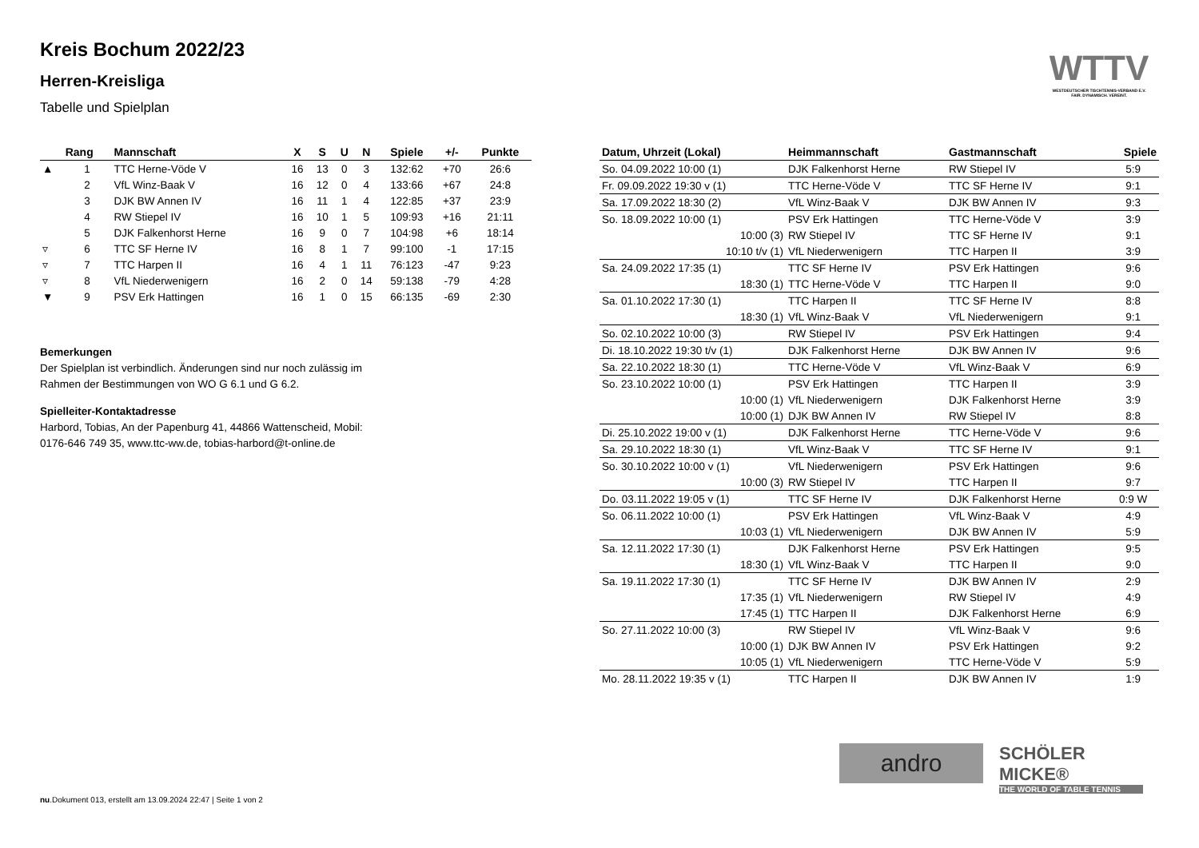WTTV
WESTDEUTSCHER TISCHTENNIS-VERBAND E.V.
FAIR. DYNAMISCH. VEREINT.
Kreis Bochum 2022/23
Herren-Kreisliga
Tabelle und Spielplan
| | Rang | Mannschaft | X | S | U | N | Spiele | +/- | Punkte |
| --- | --- | --- | --- | --- | --- | --- | --- | --- | --- |
| ▲ | 1 | TTC Herne-Vöde V | 16 | 13 | 0 | 3 | 132:62 | +70 | 26:6 |
| | 2 | VfL Winz-Baak V | 16 | 12 | 0 | 4 | 133:66 | +67 | 24:8 |
| | 3 | DJK BW Annen IV | 16 | 11 | 1 | 4 | 122:85 | +37 | 23:9 |
| | 4 | RW Stiepel IV | 16 | 10 | 1 | 5 | 109:93 | +16 | 21:11 |
| | 5 | DJK Falkenhorst Herne | 16 | 9 | 0 | 7 | 104:98 | +6 | 18:14 |
| ▿ | 6 | TTC SF Herne IV | 16 | 8 | 1 | 7 | 99:100 | -1 | 17:15 |
| ▿ | 7 | TTC Harpen II | 16 | 4 | 1 | 11 | 76:123 | -47 | 9:23 |
| ▿ | 8 | VfL Niederwenigern | 16 | 2 | 0 | 14 | 59:138 | -79 | 4:28 |
| ▼ | 9 | PSV Erk Hattingen | 16 | 1 | 0 | 15 | 66:135 | -69 | 2:30 |
Bemerkungen
Der Spielplan ist verbindlich. Änderungen sind nur noch zulässig im
Rahmen der Bestimmungen von WO G 6.1 und G 6.2.
Spielleiter-Kontaktadresse
Harbord, Tobias, An der Papenburg 41, 44866 Wattenscheid, Mobil:
0176-646 749 35, www.ttc-ww.de, tobias-harbord@t-online.de
| Datum, Uhrzeit (Lokal) | Heimmannschaft | Gastmannschaft | Spiele |
| --- | --- | --- | --- |
| So. 04.09.2022 10:00 (1) | DJK Falkenhorst Herne | RW Stiepel IV | 5:9 |
| Fr. 09.09.2022 19:30 v (1) | TTC Herne-Vöde V | TTC SF Herne IV | 9:1 |
| Sa. 17.09.2022 18:30 (2) | VfL Winz-Baak V | DJK BW Annen IV | 9:3 |
| So. 18.09.2022 10:00 (1) | PSV Erk Hattingen | TTC Herne-Vöde V | 3:9 |
| 10:00 (3) | RW Stiepel IV | TTC SF Herne IV | 9:1 |
| 10:10 t/v (1) | VfL Niederwenigern | TTC Harpen II | 3:9 |
| Sa. 24.09.2022 17:35 (1) | TTC SF Herne IV | PSV Erk Hattingen | 9:6 |
| 18:30 (1) | TTC Herne-Vöde V | TTC Harpen II | 9:0 |
| Sa. 01.10.2022 17:30 (1) | TTC Harpen II | TTC SF Herne IV | 8:8 |
| 18:30 (1) | VfL Winz-Baak V | VfL Niederwenigern | 9:1 |
| So. 02.10.2022 10:00 (3) | RW Stiepel IV | PSV Erk Hattingen | 9:4 |
| Di. 18.10.2022 19:30 t/v (1) | DJK Falkenhorst Herne | DJK BW Annen IV | 9:6 |
| Sa. 22.10.2022 18:30 (1) | TTC Herne-Vöde V | VfL Winz-Baak V | 6:9 |
| So. 23.10.2022 10:00 (1) | PSV Erk Hattingen | TTC Harpen II | 3:9 |
| 10:00 (1) | VfL Niederwenigern | DJK Falkenhorst Herne | 3:9 |
| 10:00 (1) | DJK BW Annen IV | RW Stiepel IV | 8:8 |
| Di. 25.10.2022 19:00 v (1) | DJK Falkenhorst Herne | TTC Herne-Vöde V | 9:6 |
| Sa. 29.10.2022 18:30 (1) | VfL Winz-Baak V | TTC SF Herne IV | 9:1 |
| So. 30.10.2022 10:00 v (1) | VfL Niederwenigern | PSV Erk Hattingen | 9:6 |
| 10:00 (3) | RW Stiepel IV | TTC Harpen II | 9:7 |
| Do. 03.11.2022 19:05 v (1) | TTC SF Herne IV | DJK Falkenhorst Herne | 0:9 W |
| So. 06.11.2022 10:00 (1) | PSV Erk Hattingen | VfL Winz-Baak V | 4:9 |
| 10:03 (1) | VfL Niederwenigern | DJK BW Annen IV | 5:9 |
| Sa. 12.11.2022 17:30 (1) | DJK Falkenhorst Herne | PSV Erk Hattingen | 9:5 |
| 18:30 (1) | VfL Winz-Baak V | TTC Harpen II | 9:0 |
| Sa. 19.11.2022 17:30 (1) | TTC SF Herne IV | DJK BW Annen IV | 2:9 |
| 17:35 (1) | VfL Niederwenigern | RW Stiepel IV | 4:9 |
| 17:45 (1) | TTC Harpen II | DJK Falkenhorst Herne | 6:9 |
| So. 27.11.2022 10:00 (3) | RW Stiepel IV | VfL Winz-Baak V | 9:6 |
| 10:00 (1) | DJK BW Annen IV | PSV Erk Hattingen | 9:2 |
| 10:05 (1) | VfL Niederwenigern | TTC Herne-Vöde V | 5:9 |
| Mo. 28.11.2022 19:35 v (1) | TTC Harpen II | DJK BW Annen IV | 1:9 |
andro
SCHÖLER MICKE®
THE WORLD OF TABLE TENNIS
nu.Dokument 013, erstellt am 13.09.2024 22:47 | Seite 1 von 2